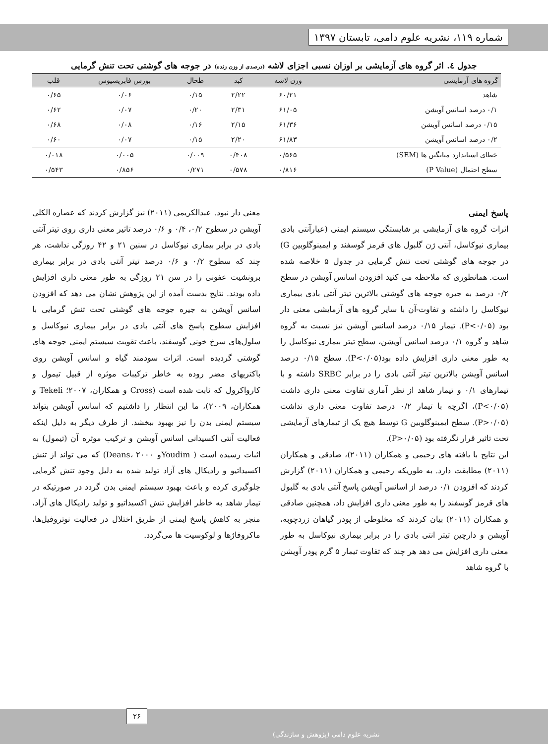شماره ۱۱۹، نشریه علوم دامی، تابستان ۱۳۹۷
جدول ٤. اثر گروه های آزمایشی بر اوزان نسبی اجزای لاشه (درصدی از وزن زنده) در جوجه های گوشتی تحت تنش گرمایی
| گروه های آزمایشی | وزن لاشه | کبد | طحال | بورس فابریسیوس | قلب |
| --- | --- | --- | --- | --- | --- |
| شاهد | ۶۰/۲۱ | ۲/۲۲ | ۰/۱۵ | ۰/۰۶ | ۰/۶۵ |
| ۰/۱ درصد اسانس آویشن | ۶۱/۰۵ | ۲/۳۱ | ۰/۲۰ | ۰/۰۷ | ۰/۶۲ |
| ۰/۱۵ درصد اسانس آویشن | ۶۱/۳۶ | ۲/۱۵ | ۰/۱۶ | ۰/۰۸ | ۰/۶۸ |
| ۰/۲ درصد اسانس آویشن | ۶۱/۸۳ | ۲/۲۰ | ۰/۱۵ | ۰/۰۷ | ۰/۶۰ |
| خطای استاندارد میانگین ها (SEM) | ۰/۵۶۵ | ۰/۴۰۸ | ۰/۰۰۹ | ۰/۰۰۵ | ۰/۰۱۸ |
| سطح احتمال (P Value) | ۰/۸۱۶ | ۰/۵۷۸ | ۰/۲۷۱ | ۰/۸۵۶ | ۰/۵۴۳ |
پاسخ ایمنی
اثرات گروه های آزمایشی بر شایستگی سیستم ایمنی (عیارآنتی بادی بیماری نیوکاسل، آنتی ژن گلبول های قرمز گوسفند و ایمینوگلوبین G) در جوجه های گوشتی تحت تنش گرمایی در جدول ۵ خلاصه شده است. همانطوری که ملاحظه می کنید افزودن اسانس آویشن در سطح ۰/۲ درصد به جیره جوجه های گوشتی بالاترین تیتر آنتی بادی بیماری نیوکاسل را داشته و تفاوت-آن با سایر گروه های آزمایشی معنی دار بود (P<۰/۰۵). تیمار ۰/۱۵ درصد اسانس آویشن نیز نسبت به گروه شاهد و گروه ۰/۱ درصد اسانس آویشن، سطح تیتر بیماری نیوکاسل را به طور معنی داری افزایش داده بود(P<۰/۰۵). سطح ۰/۱۵ درصد اسانس آویشن بالاترین تیتر آنتی بادی را در برابر SRBC داشته و با تیمارهای ۰/۱ و تیمار شاهد از نظر آماری تفاوت معنی داری داشت (P<۰/۰۵)، اگرچه با تیمار ۰/۲ درصد تفاوت معنی داری نداشت (P>۰/۰۵). سطح ایمینوگلوبین G توسط هیچ یک از تیمارهای آزمایشی تحت تاثیر قرار نگرفته بود (P>۰/۰۵).
این نتایج با یافته های رحیمی و همکاران (۲۰۱۱)، صادقی و همکاران (۲۰۱۱) مطابقت دارد. به طوریکه رحیمی و همکاران (۲۰۱۱) گزارش کردند که افزودن ۰/۱ درصد از اسانس آویشن پاسخ آنتی بادی به گلبول های قرمز گوسفند را به طور معنی داری افزایش داد، همچنین صادقی و همکاران (۲۰۱۱) بیان کردند که مخلوطی از پودر گیاهان زردچوبه، آویشن و دارچین تیتر انتی بادی را در برابر بیماری نیوکاسل به طور معنی داری افزایش می دهد هر چند که تفاوت تیمار ۵ گرم پودر آویشن با گروه شاهد
معنی دار نبود. عبدالکریمی (۲۰۱۱) نیز گزارش کردند که عصاره الکلی آویشن در سطوح ۰/۲، ۰/۴ و ۰/۶ درصد تاثیر معنی داری روی تیتر آنتی بادی در برابر بیماری نیوکاسل در سنین ۲۱ و ۴۲ روزگی نداشت، هر چند که سطوح ۰/۲ و ۰/۶ درصد تیتر آنتی بادی در برابر بیماری برونشیت عفونی را در سن ۲۱ روزگی به طور معنی داری افزایش داده بودند. نتایج بدست آمده از این پژوهش نشان می دهد که افزودن اسانس آویشن به جیره جوجه های گوشتی تحت تنش گرمایی با افزایش سطوح پاسخ های آنتی بادی در برابر بیماری نیوکاسل و سلول‌های سرخ خونی گوسفند، باعث تقویت سیستم ایمنی جوجه های گوشتی گردیده است. اثرات سودمند گیاه و اسانس آویشن روی باکتریهای مضر روده به خاطر ترکیبات موثره از قبیل تیمول و کارواکرول که ثابت شده است (Cross و همکاران، ۲۰۰۷؛ Tekeli و همکاران، ۲۰۰۹)، ما این انتظار را داشتیم که اسانس آویشن بتواند سیستم ایمنی بدن را نیز بهبود ببخشد. از طرف دیگر به دلیل اینکه فعالیت آنتی اکسیدانی اسانس آویشن و ترکیب موثره آن (تیمول) به اثبات رسیده است ( Youdimو Deans، ۲۰۰۰) که می تواند از تنش اکسیداتیو و رادیکال های آزاد تولید شده به دلیل وجود تنش گرمایی جلوگیری کرده و باعث بهبود سیستم ایمنی بدن گردد در صورتیکه در تیمار شاهد به خاطر افزایش تنش اکسیداتیو و تولید رادیکال های آزاد، منجر به کاهش پاسخ ایمنی از طریق اختلال در فعالیت نوتروفیل‌ها، ماکروفاژها و لوکوسیت ها می‌گردد.
۲۶
نشریه علوم دامی (پژوهش و سازندگی)